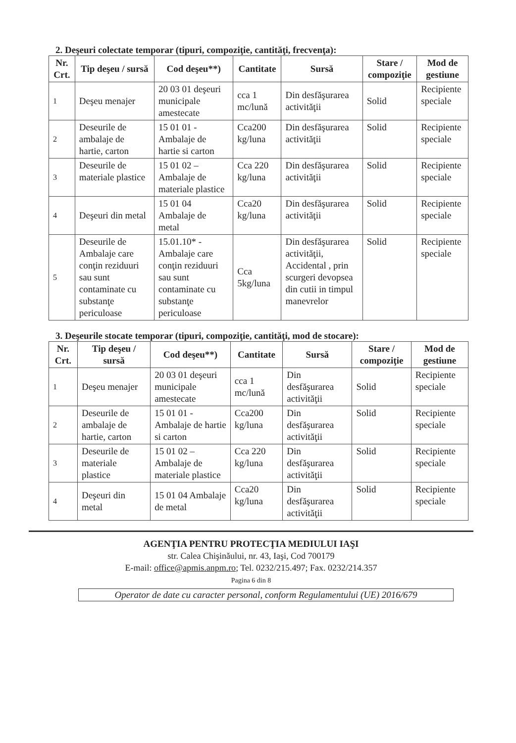2. Deşeuri colectate temporar (tipuri, compoziţie, cantităţi, frecvenţa):
| Nr. Crt. | Tip deşeu / sursă | Cod deşeu**) | Cantitate | Sursă | Stare / compoziţie | Mod de gestiune |
| --- | --- | --- | --- | --- | --- | --- |
| 1 | Deşeu menajer | 20 03 01 deşeuri municipale amestecate | cca 1 mc/lună | Din desfăşurarea activităţii | Solid | Recipiente speciale |
| 2 | Deseurile de ambalaje de hartie, carton | 15 01 01 - Ambalaje de hartie si carton | Cca200 kg/luna | Din desfăşurarea activităţii | Solid | Recipiente speciale |
| 3 | Deseurile de materiale plastice | 15 01 02 – Ambalaje de materiale plastice | Cca 220 kg/luna | Din desfăşurarea activităţii | Solid | Recipiente speciale |
| 4 | Deşeuri din metal | 15 01 04 Ambalaje de metal | Cca20 kg/luna | Din desfăşurarea activităţii | Solid | Recipiente speciale |
| 5 | Deseurile de Ambalaje care conţin reziduuri sau sunt contaminate cu substanţe periculoase | 15.01.10* - Ambalaje care conţin reziduuri sau sunt contaminate cu substanţe periculoase | Cca 5kg/luna | Din desfăşurarea activităţii, Accidental , prin scurgeri devopsea din cutii in timpul manevrelor | Solid | Recipiente speciale |
3. Deşeurile stocate temporar (tipuri, compoziţie, cantităţi, mod de stocare):
| Nr. Crt. | Tip deşeu / sursă | Cod deşeu**) | Cantitate | Sursă | Stare / compoziţie | Mod de gestiune |
| --- | --- | --- | --- | --- | --- | --- |
| 1 | Deşeu menajer | 20 03 01 deşeuri municipale amestecate | cca 1 mc/lună | Din desfăşurarea activităţii | Solid | Recipiente speciale |
| 2 | Deseurile de ambalaje de hartie, carton | 15 01 01 - Ambalaje de hartie si carton | Cca200 kg/luna | Din desfăşurarea activităţii | Solid | Recipiente speciale |
| 3 | Deseurile de materiale plastice | 15 01 02 – Ambalaje de materiale plastice | Cca 220 kg/luna | Din desfăşurarea activităţii | Solid | Recipiente speciale |
| 4 | Deşeuri din metal | 15 01 04 Ambalaje de metal | Cca20 kg/luna | Din desfăşurarea activităţii | Solid | Recipiente speciale |
AGENŢIA PENTRU PROTECŢIA MEDIULUI IAŞI
str. Calea Chişinăului, nr. 43, Iaşi, Cod 700179
E-mail: office@apmis.anpm.ro; Tel. 0232/215.497; Fax. 0232/214.357
Pagina 6 din 8
Operator de date cu caracter personal, conform Regulamentului (UE) 2016/679